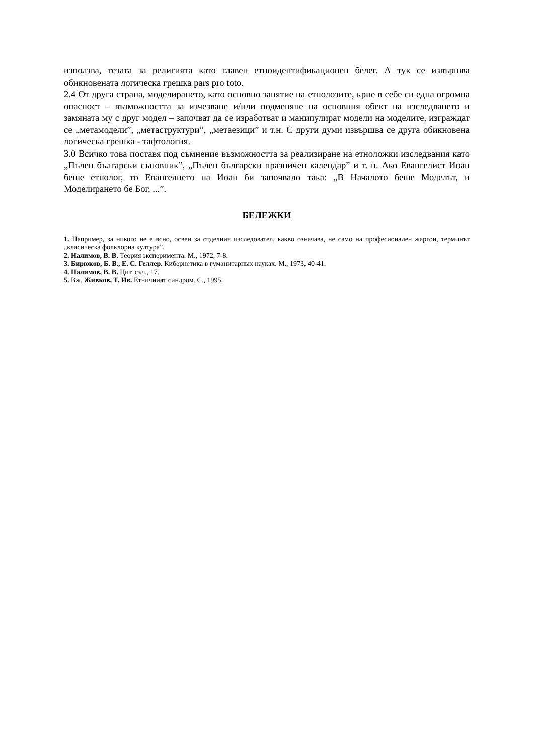използва, тезата за религията като главен етноидентификационен белег. А тук се извършва обикновената логическа грешка pars pro toto.
2.4 От друга страна, моделирането, като основно занятие на етнолозите, крие в себе си една огромна опасност – възможността за изчезване и/или подменяне на основния обект на изследването и замяната му с друг модел – започват да се изработват и манипулират модели на моделите, изграждат се „метамодели”, „метаструктури”, „метаезици” и т.н. С други думи извършва се друга обикновена логическа грешка - тафтология.
3.0 Всичко това поставя под съмнение възможността за реализиране на етноложки изследвания като „Пълен български съновник”, „Пълен български празничен календар” и т. н. Ако Евангелист Иоан беше етнолог, то Евангелието на Иоан би започвало така: „В Началото беше Моделът, и Моделирането бе Бог, ...”.
БЕЛЕЖКИ
1. Например, за никого не е ясно, освен за отделния изследовател, какво означава, не само на професионален жаргон, терминът „класическа фолклорна култура”.
2. Налимов, В. В. Теория эксперимента. М., 1972, 7-8.
3. Бирюков, Б. В., Е. С. Геллер. Кибернетика в гуманитарных науках. М., 1973, 40-41.
4. Налимов, В. В. Цит. съч., 17.
5. Вж. Живков, Т. Ив. Етничният синдром. С., 1995.